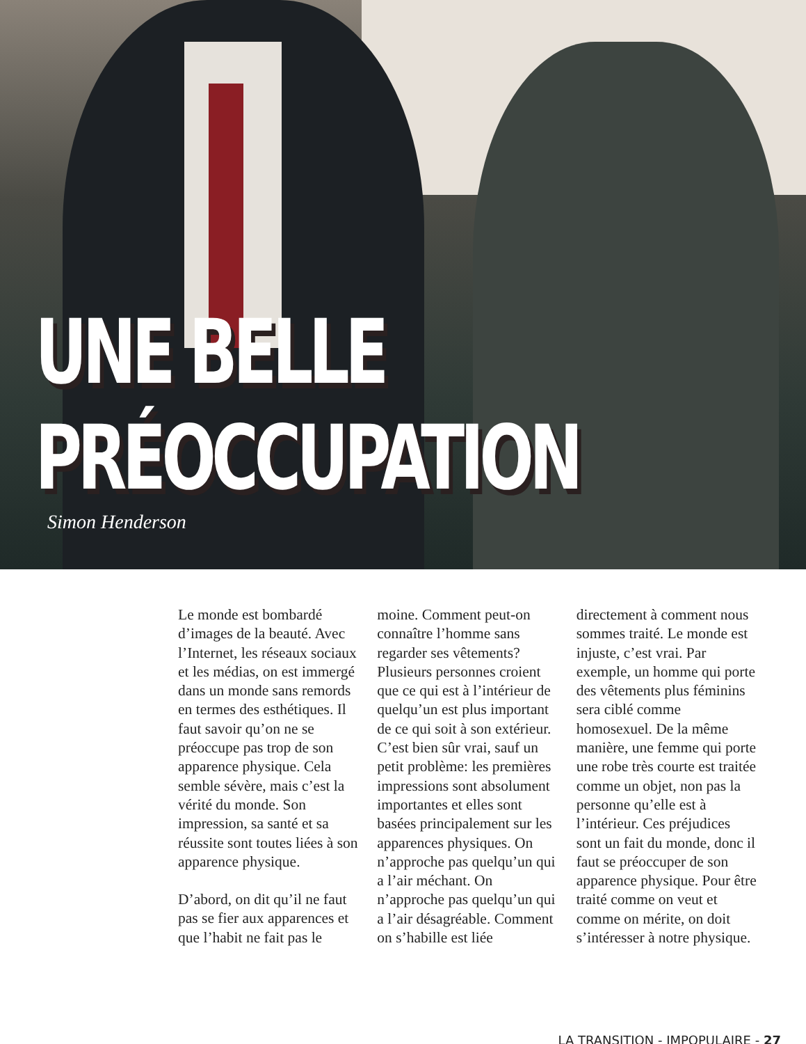UNE BELLE
PRÉOCCUPATION
Simon Henderson
Le monde est bombardé d’images de la beauté. Avec l’Internet, les réseaux sociaux et les médias, on est immergé dans un monde sans remords en termes des esthétiques. Il faut savoir qu’on ne se préoccupe pas trop de son apparence physique. Cela semble sévère, mais c’est la vérité du monde. Son impression, sa santé et sa réussite sont toutes liées à son apparence physique.
D’abord, on dit qu’il ne faut pas se fier aux apparences et que l’habit ne fait pas le moine. Comment peut-on connaître l’homme sans regarder ses vêtements? Plusieurs personnes croient que ce qui est à l’intérieur de quelqu’un est plus important de ce qui soit à son extérieur. C’est bien sûr vrai, sauf un petit problème: les premières impressions sont absolument importantes et elles sont basées principalement sur les apparences physiques. On n’approche pas quelqu’un qui a l’air méchant. On n’approche pas quelqu’un qui a l’air désagréable. Comment on s’habille est liée directement à comment nous sommes traité. Le monde est injuste, c’est vrai. Par exemple, un homme qui porte des vêtements plus féminins sera ciblé comme homosexuel. De la même manière, une femme qui porte une robe très courte est traitée comme un objet, non pas la personne qu’elle est à l’intérieur. Ces préjudices sont un fait du monde, donc il faut se préoccuper de son apparence physique. Pour être traité comme on veut et comme on mérite, on doit s’intéresser à notre physique.
LA TRANSITION - IMPOPULAIRE - 27